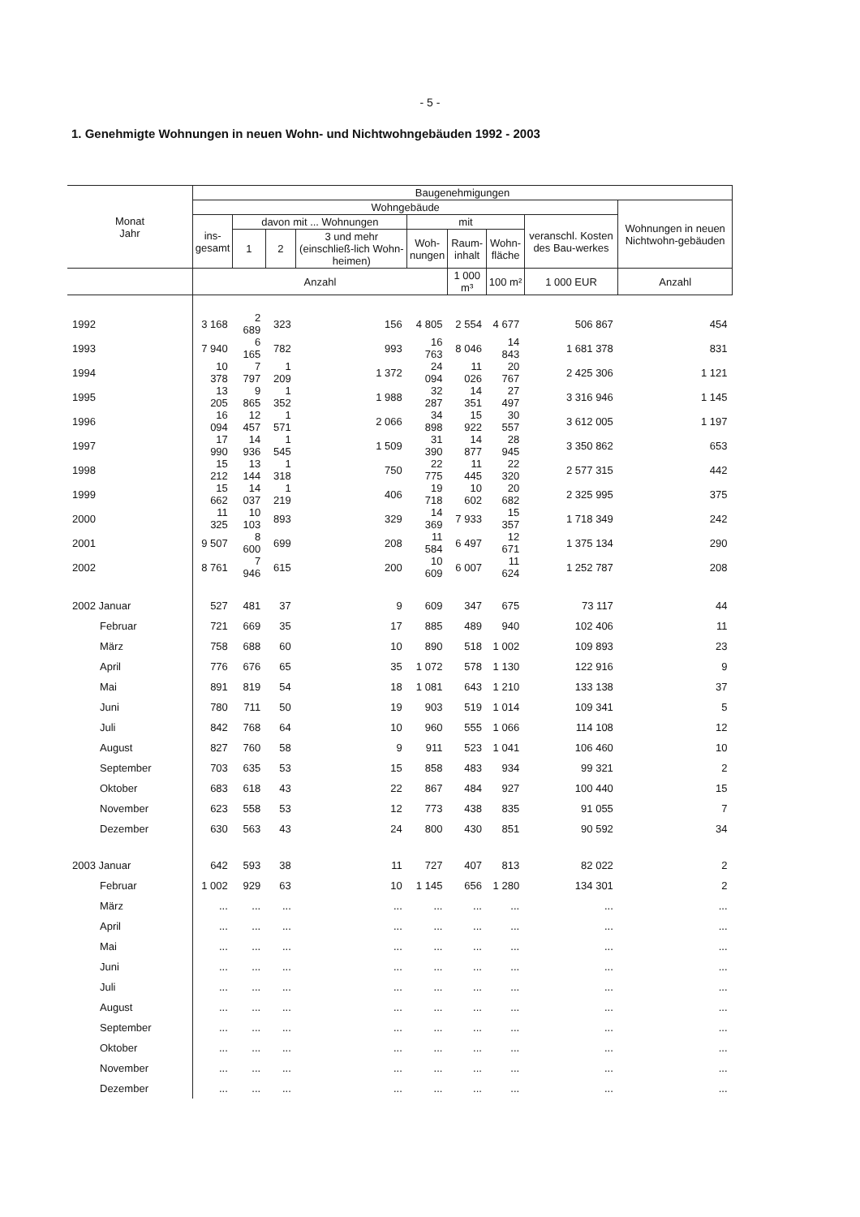- 5 -
1. Genehmigte Wohnungen in neuen Wohn- und Nichtwohngebäuden 1992 - 2003
| Monat Jahr | Baugenehmigungen | | | | | | | | |
| --- | --- | --- | --- | --- | --- | --- | --- | --- | --- |
| | Wohngebäude | | | | | | | | Wohnungen in neuen Nichtwohn-gebäuden |
| | ins- gesamt | davon mit ... Wohnungen | | | mit | | | veranschl. Kosten des Bau-werkes | |
| | | 1 | 2 | 3 und mehr (einschließ-lich Wohn-heimen) | Woh- nungen | Raum- inhalt | Wohn- fläche | | |
| | Anzahl | | | | | 1 000 m³ | 100 m² | 1 000 EUR | Anzahl |
| 1992 | 3 168 | 2 689 | 323 | 156 | 4 805 | 2 554 | 4 677 | 506 867 | 454 |
| 1993 | 7 940 | 6 165 | 782 | 993 | 16 763 | 8 046 | 14 843 | 1 681 378 | 831 |
| 1994 | 10 378 | 7 797 | 1 209 | 1 372 | 24 094 | 11 026 | 20 767 | 2 425 306 | 1 121 |
| 1995 | 13 205 | 9 865 | 1 352 | 1 988 | 32 287 | 14 351 | 27 497 | 3 316 946 | 1 145 |
| 1996 | 16 094 | 12 457 | 1 571 | 2 066 | 34 898 | 15 922 | 30 557 | 3 612 005 | 1 197 |
| 1997 | 17 990 | 14 936 | 1 545 | 1 509 | 31 390 | 14 877 | 28 945 | 3 350 862 | 653 |
| 1998 | 15 212 | 13 144 | 1 318 | 750 | 22 775 | 11 445 | 22 320 | 2 577 315 | 442 |
| 1999 | 15 662 | 14 037 | 1 219 | 406 | 19 718 | 10 602 | 20 682 | 2 325 995 | 375 |
| 2000 | 11 325 | 10 103 | 893 | 329 | 14 369 | 7 933 | 15 357 | 1 718 349 | 242 |
| 2001 | 9 507 | 8 600 | 699 | 208 | 11 584 | 6 497 | 12 671 | 1 375 134 | 290 |
| 2002 | 8 761 | 7 946 | 615 | 200 | 10 609 | 6 007 | 11 624 | 1 252 787 | 208 |
| 2002 Januar | 527 | 481 | 37 | 9 | 609 | 347 | 675 | 73 117 | 44 |
| Februar | 721 | 669 | 35 | 17 | 885 | 489 | 940 | 102 406 | 11 |
| März | 758 | 688 | 60 | 10 | 890 | 518 | 1 002 | 109 893 | 23 |
| April | 776 | 676 | 65 | 35 | 1 072 | 578 | 1 130 | 122 916 | 9 |
| Mai | 891 | 819 | 54 | 18 | 1 081 | 643 | 1 210 | 133 138 | 37 |
| Juni | 780 | 711 | 50 | 19 | 903 | 519 | 1 014 | 109 341 | 5 |
| Juli | 842 | 768 | 64 | 10 | 960 | 555 | 1 066 | 114 108 | 12 |
| August | 827 | 760 | 58 | 9 | 911 | 523 | 1 041 | 106 460 | 10 |
| September | 703 | 635 | 53 | 15 | 858 | 483 | 934 | 99 321 | 2 |
| Oktober | 683 | 618 | 43 | 22 | 867 | 484 | 927 | 100 440 | 15 |
| November | 623 | 558 | 53 | 12 | 773 | 438 | 835 | 91 055 | 7 |
| Dezember | 630 | 563 | 43 | 24 | 800 | 430 | 851 | 90 592 | 34 |
| 2003 Januar | 642 | 593 | 38 | 11 | 727 | 407 | 813 | 82 022 | 2 |
| Februar | 1 002 | 929 | 63 | 10 | 1 145 | 656 | 1 280 | 134 301 | 2 |
| März | ... | ... | ... | ... | ... | ... | ... | ... | ... |
| April | ... | ... | ... | ... | ... | ... | ... | ... | ... |
| Mai | ... | ... | ... | ... | ... | ... | ... | ... | ... |
| Juni | ... | ... | ... | ... | ... | ... | ... | ... | ... |
| Juli | ... | ... | ... | ... | ... | ... | ... | ... | ... |
| August | ... | ... | ... | ... | ... | ... | ... | ... | ... |
| September | ... | ... | ... | ... | ... | ... | ... | ... | ... |
| Oktober | ... | ... | ... | ... | ... | ... | ... | ... | ... |
| November | ... | ... | ... | ... | ... | ... | ... | ... | ... |
| Dezember | ... | ... | ... | ... | ... | ... | ... | ... | ... |